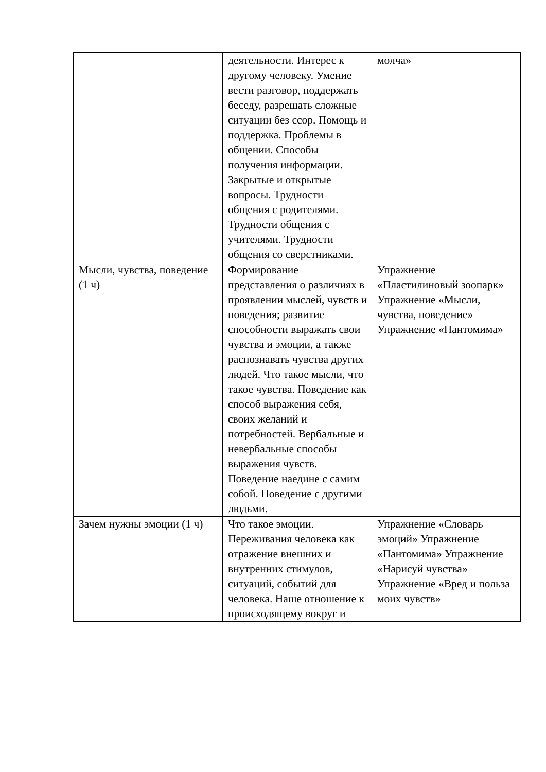| | деятельности. Интерес к другому человеку. Умение вести разговор, поддержать беседу, разрешать сложные ситуации без ссор. Помощь и поддержка. Проблемы в общении. Способы получения информации. Закрытые и открытые вопросы. Трудности общения с родителями. Трудности общения с учителями. Трудности общения со сверстниками. | молча» |
| Мысли, чувства, поведение (1 ч) | Формирование представления о различиях в проявлении мыслей, чувств и поведения; развитие способности выражать свои чувства и эмоции, а также распознавать чувства других людей. Что такое мысли, что такое чувства. Поведение как способ выражения себя, своих желаний и потребностей. Вербальные и невербальные способы выражения чувств. Поведение наедине с самим собой. Поведение с другими людьми. | Упражнение «Пластилиновый зоопарк» Упражнение «Мысли, чувства, поведение» Упражнение «Пантомима» |
| Зачем нужны эмоции (1 ч) | Что такое эмоции. Переживания человека как отражение внешних и внутренних стимулов, ситуаций, событий для человека. Наше отношение к происходящему вокруг и | Упражнение «Словарь эмоций» Упражнение «Пантомима» Упражнение «Нарисуй чувства» Упражнение «Вред и польза моих чувств» |